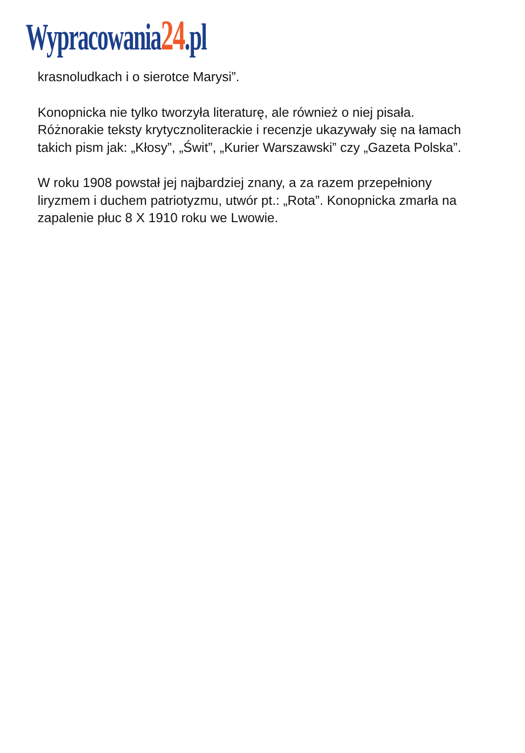Wypracowania24.pl
krasnoludkach i o sierotce Marysi”.
Konopnicka nie tylko tworzyła literaturę, ale również o niej pisała. Różnorakie teksty krytycznoliterackie i recenzje ukazywały się na łamach takich pism jak: „Kłosy”, „Świt”, „Kurier Warszawski” czy „Gazeta Polska”.
W roku 1908 powstał jej najbardziej znany, a za razem przepełniony liryzmem i duchem patriotyzmu, utwór pt.: „Rota”. Konopnicka zmarła na zapalenie płuc 8 X 1910 roku we Lwowie.